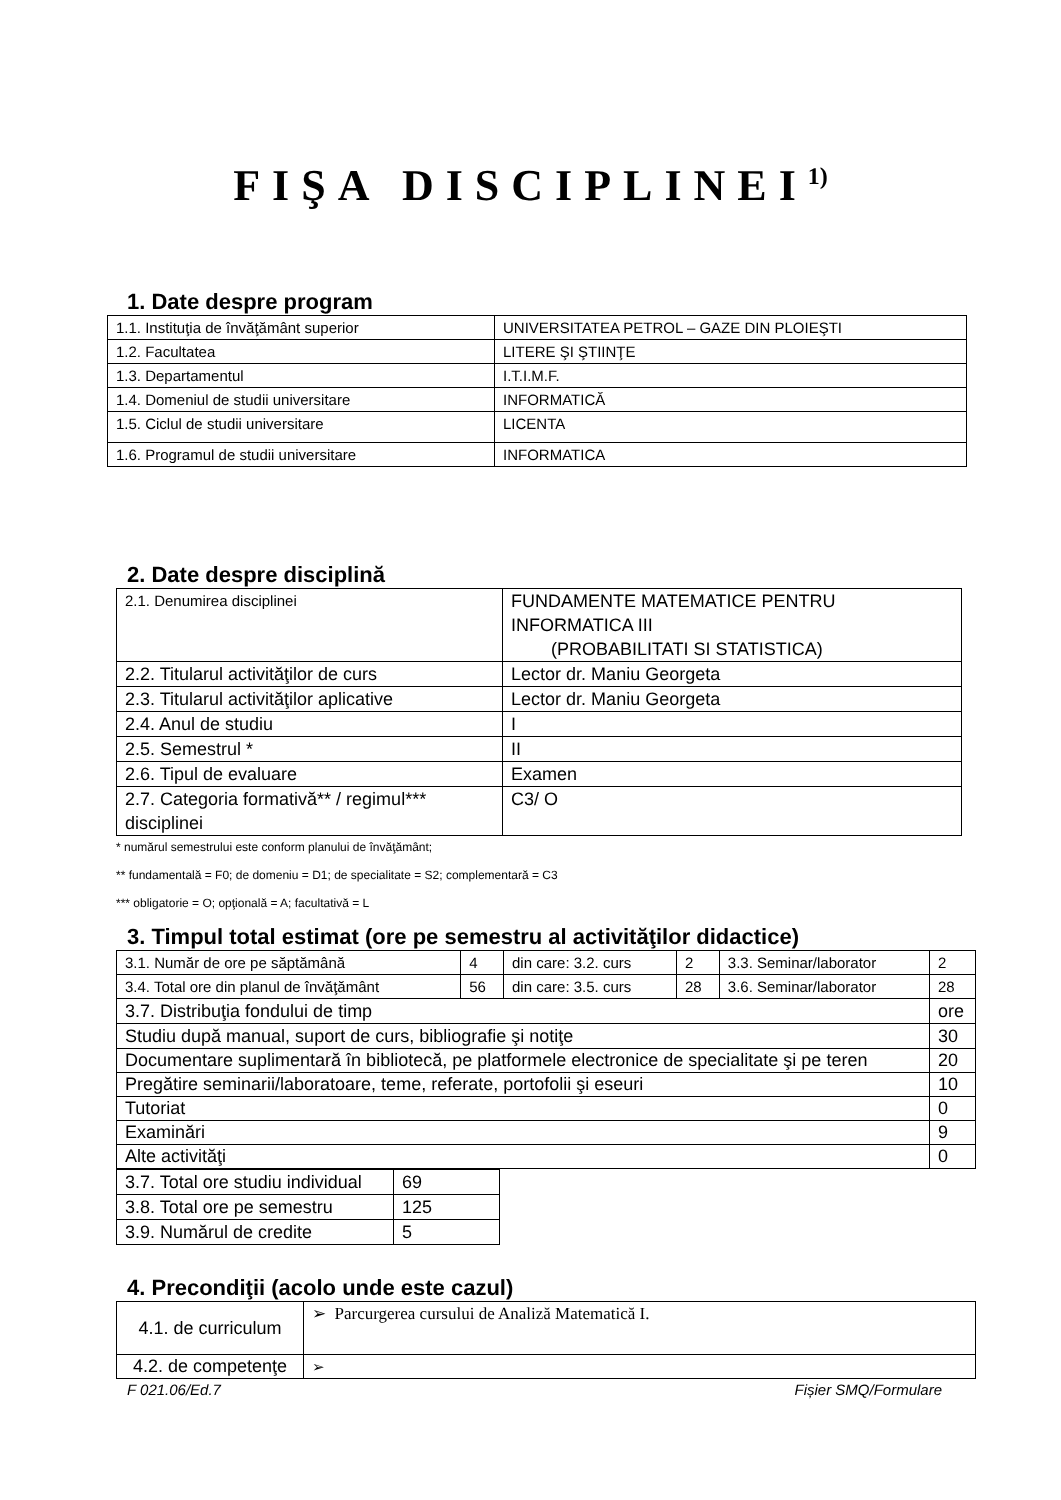FIŞA DISCIPLINEI<sup>1)</sup>
1. Date despre program
| 1.1. Instituţia de învăţământ superior | UNIVERSITATEA PETROL – GAZE DIN PLOIEŞTI |
| 1.2. Facultatea | LITERE ŞI ŞTIINŢE |
| 1.3. Departamentul | I.T.I.M.F. |
| 1.4. Domeniul de studii universitare | INFORMATICĂ |
| 1.5. Ciclul de studii universitare | LICENTA |
| 1.6. Programul de studii universitare | INFORMATICA |
2. Date despre disciplină
| 2.1. Denumirea disciplinei | FUNDAMENTE MATEMATICE PENTRU INFORMATICA III (PROBABILITATI SI STATISTICA) | |
| 2.2. Titularul activităţilor de curs | | Lector dr. Maniu Georgeta |
| 2.3. Titularul activităţilor aplicative | | Lector dr. Maniu Georgeta |
| 2.4. Anul de studiu | | I |
| 2.5. Semestrul * | | II |
| 2.6. Tipul de evaluare | | Examen |
| 2.7. Categoria formativă** / regimul*** disciplinei | | C3/ O |
* numărul semestrului este conform planului de învăţământ;
** fundamentală = F0; de domeniu = D1; de specialitate = S2; complementară = C3
*** obligatorie = O; opţională = A; facultativă = L
3. Timpul total estimat (ore pe semestru al activităţilor didactice)
| 3.1. Număr de ore pe săptămână | 4 | din care: 3.2. curs | 2 | 3.3. Seminar/laborator | 2 |
| 3.4. Total ore din planul de învăţământ | 56 | din care: 3.5. curs | 28 | 3.6. Seminar/laborator | 28 |
| 3.7. Distribuţia fondului de timp | | | | | ore |
| Studiu după manual, suport de curs, bibliografie şi notiţe | | | | | 30 |
| Documentare suplimentară în bibliotecă, pe platformele electronice de specialitate şi pe teren | | | | | 20 |
| Pregătire seminarii/laboratoare, teme, referate, portofolii şi eseuri | | | | | 10 |
| Tutoriat | | | | | 0 |
| Examinări | | | | | 9 |
| Alte activităţi | | | | | 0 |
| 3.7. Total ore studiu individual | 69 |
| 3.8. Total ore pe semestru | 125 |
| 3.9. Numărul de credite | 5 |
4. Precondiţii (acolo unde este cazul)
| 4.1. de curriculum | ➢ Parcurgerea cursului de Analiză Matematică I. |
| 4.2. de competenţe | ➢ |
F 021.06/Ed.7 Fișier SMQ/Formulare